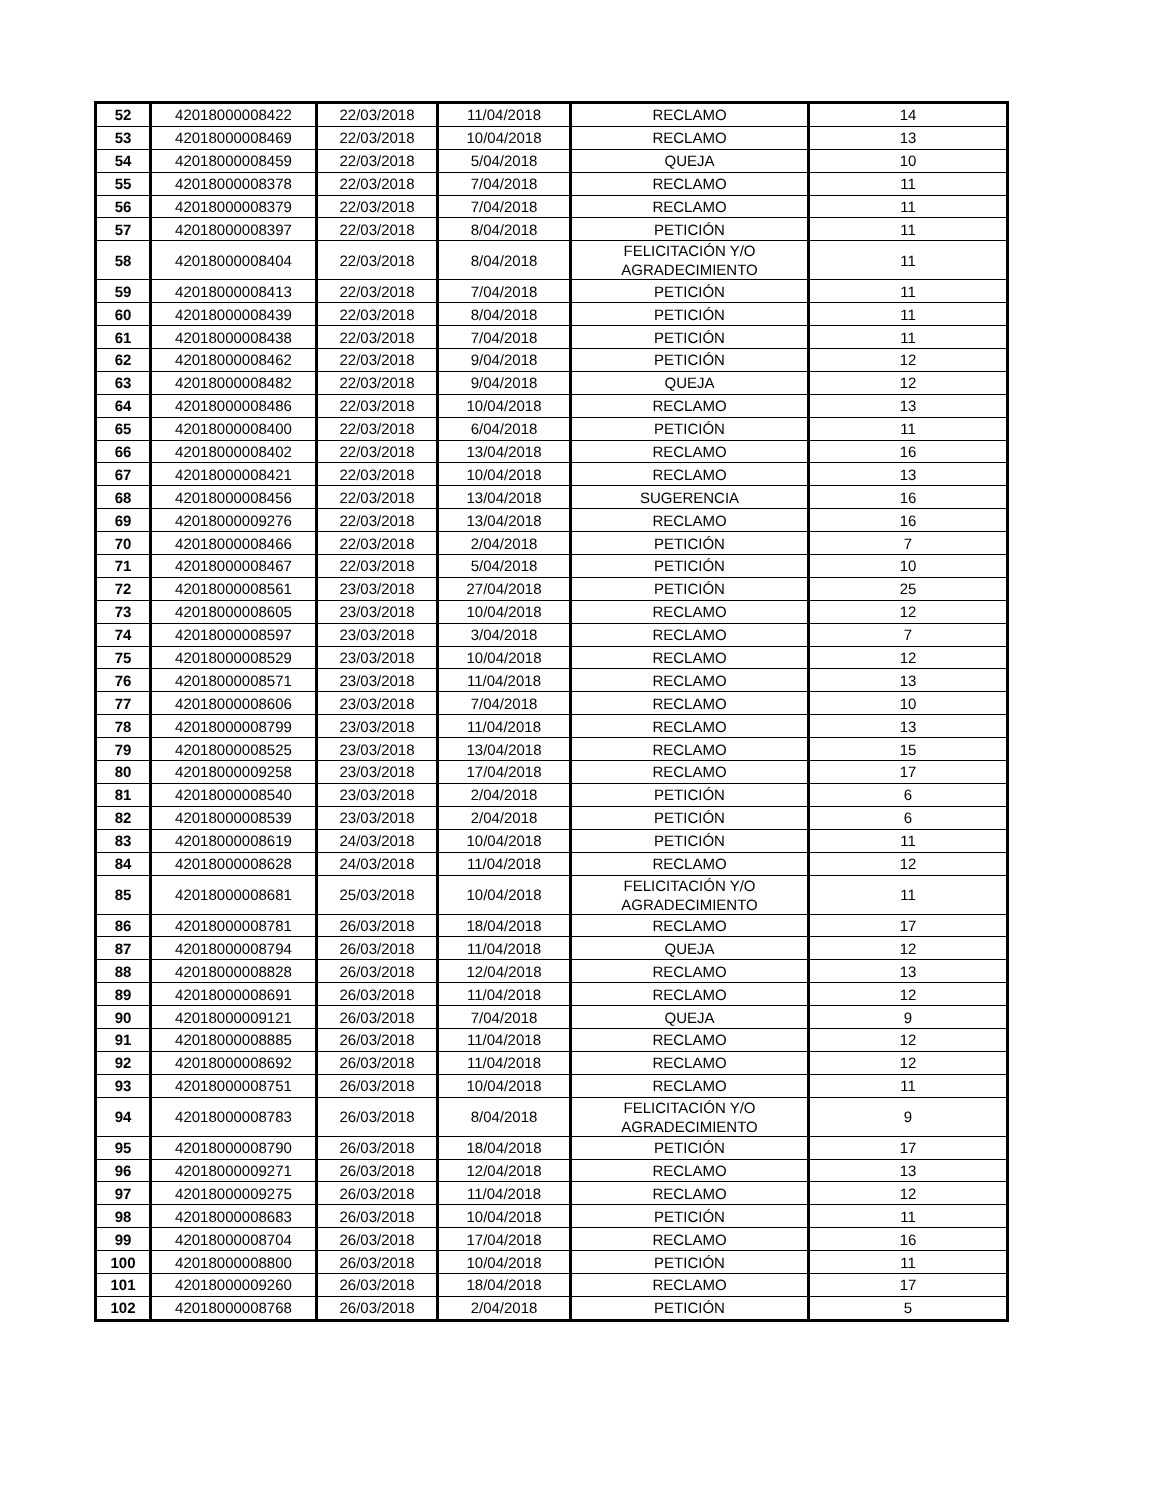| 52 | 42018000008422 | 22/03/2018 | 11/04/2018 | RECLAMO | 14 |
| 53 | 42018000008469 | 22/03/2018 | 10/04/2018 | RECLAMO | 13 |
| 54 | 42018000008459 | 22/03/2018 | 5/04/2018 | QUEJA | 10 |
| 55 | 42018000008378 | 22/03/2018 | 7/04/2018 | RECLAMO | 11 |
| 56 | 42018000008379 | 22/03/2018 | 7/04/2018 | RECLAMO | 11 |
| 57 | 42018000008397 | 22/03/2018 | 8/04/2018 | PETICIÓN | 11 |
| 58 | 42018000008404 | 22/03/2018 | 8/04/2018 | FELICITACIÓN Y/O AGRADECIMIENTO | 11 |
| 59 | 42018000008413 | 22/03/2018 | 7/04/2018 | PETICIÓN | 11 |
| 60 | 42018000008439 | 22/03/2018 | 8/04/2018 | PETICIÓN | 11 |
| 61 | 42018000008438 | 22/03/2018 | 7/04/2018 | PETICIÓN | 11 |
| 62 | 42018000008462 | 22/03/2018 | 9/04/2018 | PETICIÓN | 12 |
| 63 | 42018000008482 | 22/03/2018 | 9/04/2018 | QUEJA | 12 |
| 64 | 42018000008486 | 22/03/2018 | 10/04/2018 | RECLAMO | 13 |
| 65 | 42018000008400 | 22/03/2018 | 6/04/2018 | PETICIÓN | 11 |
| 66 | 42018000008402 | 22/03/2018 | 13/04/2018 | RECLAMO | 16 |
| 67 | 42018000008421 | 22/03/2018 | 10/04/2018 | RECLAMO | 13 |
| 68 | 42018000008456 | 22/03/2018 | 13/04/2018 | SUGERENCIA | 16 |
| 69 | 42018000009276 | 22/03/2018 | 13/04/2018 | RECLAMO | 16 |
| 70 | 42018000008466 | 22/03/2018 | 2/04/2018 | PETICIÓN | 7 |
| 71 | 42018000008467 | 22/03/2018 | 5/04/2018 | PETICIÓN | 10 |
| 72 | 42018000008561 | 23/03/2018 | 27/04/2018 | PETICIÓN | 25 |
| 73 | 42018000008605 | 23/03/2018 | 10/04/2018 | RECLAMO | 12 |
| 74 | 42018000008597 | 23/03/2018 | 3/04/2018 | RECLAMO | 7 |
| 75 | 42018000008529 | 23/03/2018 | 10/04/2018 | RECLAMO | 12 |
| 76 | 42018000008571 | 23/03/2018 | 11/04/2018 | RECLAMO | 13 |
| 77 | 42018000008606 | 23/03/2018 | 7/04/2018 | RECLAMO | 10 |
| 78 | 42018000008799 | 23/03/2018 | 11/04/2018 | RECLAMO | 13 |
| 79 | 42018000008525 | 23/03/2018 | 13/04/2018 | RECLAMO | 15 |
| 80 | 42018000009258 | 23/03/2018 | 17/04/2018 | RECLAMO | 17 |
| 81 | 42018000008540 | 23/03/2018 | 2/04/2018 | PETICIÓN | 6 |
| 82 | 42018000008539 | 23/03/2018 | 2/04/2018 | PETICIÓN | 6 |
| 83 | 42018000008619 | 24/03/2018 | 10/04/2018 | PETICIÓN | 11 |
| 84 | 42018000008628 | 24/03/2018 | 11/04/2018 | RECLAMO | 12 |
| 85 | 42018000008681 | 25/03/2018 | 10/04/2018 | FELICITACIÓN Y/O AGRADECIMIENTO | 11 |
| 86 | 42018000008781 | 26/03/2018 | 18/04/2018 | RECLAMO | 17 |
| 87 | 42018000008794 | 26/03/2018 | 11/04/2018 | QUEJA | 12 |
| 88 | 42018000008828 | 26/03/2018 | 12/04/2018 | RECLAMO | 13 |
| 89 | 42018000008691 | 26/03/2018 | 11/04/2018 | RECLAMO | 12 |
| 90 | 42018000009121 | 26/03/2018 | 7/04/2018 | QUEJA | 9 |
| 91 | 42018000008885 | 26/03/2018 | 11/04/2018 | RECLAMO | 12 |
| 92 | 42018000008692 | 26/03/2018 | 11/04/2018 | RECLAMO | 12 |
| 93 | 42018000008751 | 26/03/2018 | 10/04/2018 | RECLAMO | 11 |
| 94 | 42018000008783 | 26/03/2018 | 8/04/2018 | FELICITACIÓN Y/O AGRADECIMIENTO | 9 |
| 95 | 42018000008790 | 26/03/2018 | 18/04/2018 | PETICIÓN | 17 |
| 96 | 42018000009271 | 26/03/2018 | 12/04/2018 | RECLAMO | 13 |
| 97 | 42018000009275 | 26/03/2018 | 11/04/2018 | RECLAMO | 12 |
| 98 | 42018000008683 | 26/03/2018 | 10/04/2018 | PETICIÓN | 11 |
| 99 | 42018000008704 | 26/03/2018 | 17/04/2018 | RECLAMO | 16 |
| 100 | 42018000008800 | 26/03/2018 | 10/04/2018 | PETICIÓN | 11 |
| 101 | 42018000009260 | 26/03/2018 | 18/04/2018 | RECLAMO | 17 |
| 102 | 42018000008768 | 26/03/2018 | 2/04/2018 | PETICIÓN | 5 |